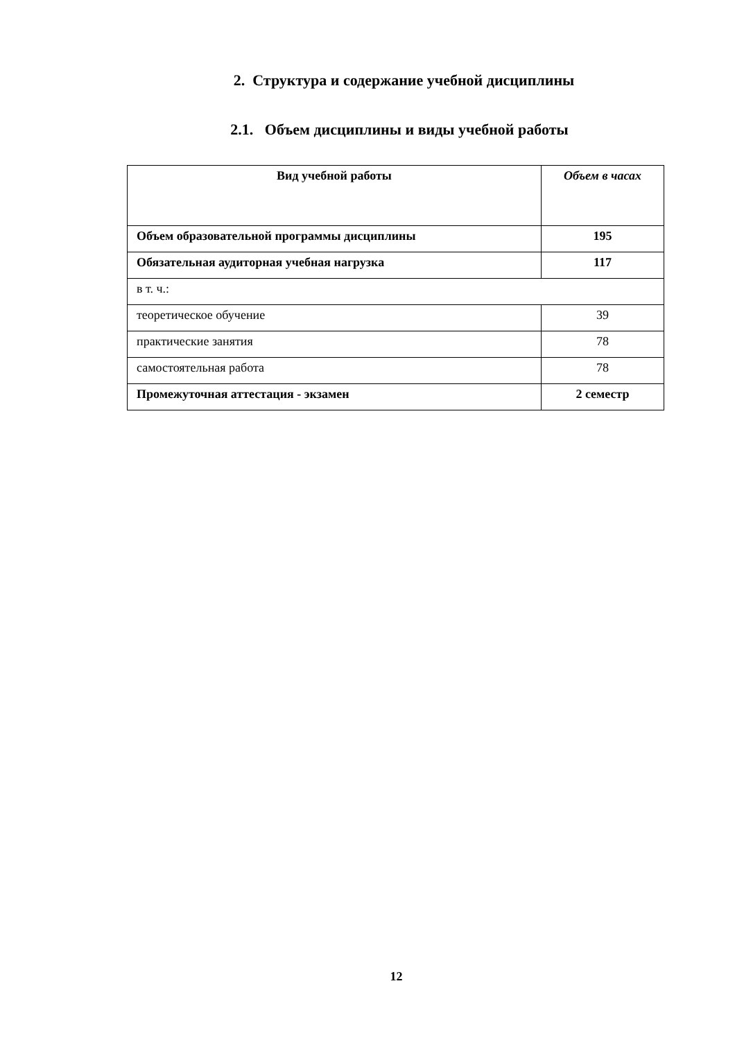2. Структура и содержание учебной дисциплины
2.1. Объем дисциплины и виды учебной работы
| Вид учебной работы | Объем в часах |
| --- | --- |
| Объем образовательной программы дисциплины | 195 |
| Обязательная аудиторная учебная нагрузка | 117 |
| в т. ч.: | |
| теоретическое обучение | 39 |
| практические занятия | 78 |
| самостоятельная работа | 78 |
| Промежуточная аттестация - экзамен | 2 семестр |
12